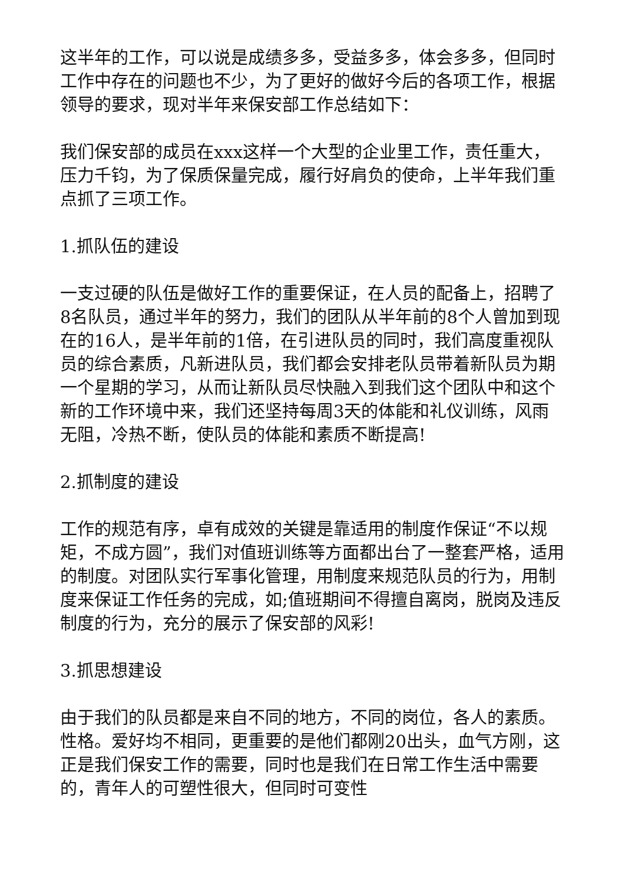这半年的工作，可以说是成绩多多，受益多多，体会多多，但同时工作中存在的问题也不少，为了更好的做好今后的各项工作，根据领导的要求，现对半年来保安部工作总结如下：
我们保安部的成员在xxx这样一个大型的企业里工作，责任重大，压力千钧，为了保质保量完成，履行好肩负的使命，上半年我们重点抓了三项工作。
1.抓队伍的建设
一支过硬的队伍是做好工作的重要保证，在人员的配备上，招聘了8名队员，通过半年的努力，我们的团队从半年前的8个人曾加到现在的16人，是半年前的1倍，在引进队员的同时，我们高度重视队员的综合素质，凡新进队员，我们都会安排老队员带着新队员为期一个星期的学习，从而让新队员尽快融入到我们这个团队中和这个新的工作环境中来，我们还坚持每周3天的体能和礼仪训练，风雨无阻，冷热不断，使队员的体能和素质不断提高!
2.抓制度的建设
工作的规范有序，卓有成效的关键是靠适用的制度作保证“不以规矩，不成方圆”，我们对值班训练等方面都出台了一整套严格，适用的制度。对团队实行军事化管理，用制度来规范队员的行为，用制度来保证工作任务的完成，如;值班期间不得擅自离岗，脱岗及违反制度的行为，充分的展示了保安部的风彩!
3.抓思想建设
由于我们的队员都是来自不同的地方，不同的岗位，各人的素质。性格。爱好均不相同，更重要的是他们都刚20出头，血气方刚，这正是我们保安工作的需要，同时也是我们在日常工作生活中需要的，青年人的可塑性很大，但同时可变性